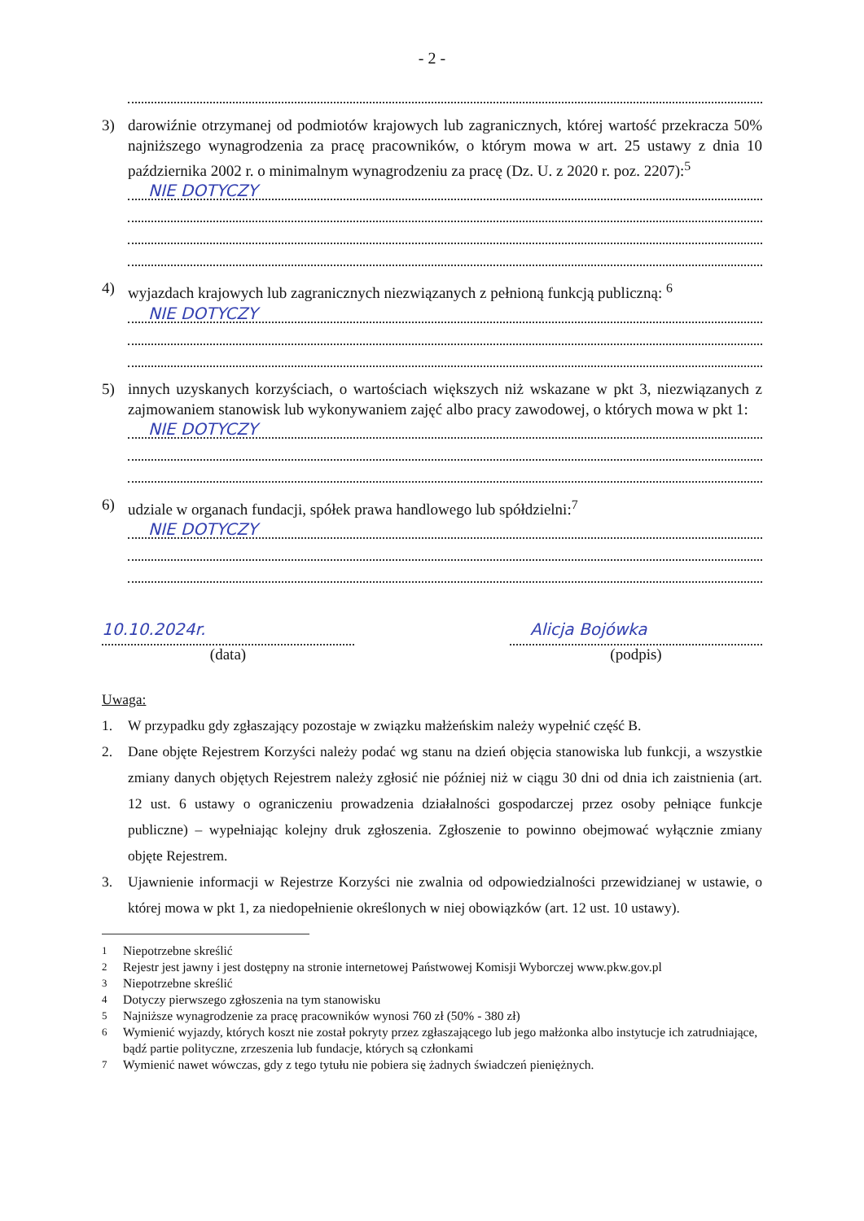- 2 -
3) darowiźnie otrzymanej od podmiotów krajowych lub zagranicznych, której wartość przekracza 50% najniższego wynagrodzenia za pracę pracowników, o którym mowa w art. 25 ustawy z dnia 10 października 2002 r. o minimalnym wynagrodzeniu za pracę (Dz. U. z 2020 r. poz. 2207):<sup>5</sup>
NIE DOTYCZY
4) wyjazdach krajowych lub zagranicznych niezwiązanych z pełnioną funkcją publiczną: <sup>6</sup>
NIE DOTYCZY
5) innych uzyskanych korzyściach, o wartościach większych niż wskazane w pkt 3, niezwiązanych z zajmowaniem stanowisk lub wykonywaniem zajęć albo pracy zawodowej, o których mowa w pkt 1:
NIE DOTYCZY
6) udziale w organach fundacji, spółek prawa handlowego lub spółdzielni:<sup>7</sup>
NIE DOTYCZY
10.10.2024r.
(data)
Alicja Bojówka
(podpis)
Uwaga:
1. W przypadku gdy zgłaszający pozostaje w związku małżeńskim należy wypełnić część B.
2. Dane objęte Rejestrem Korzyści należy podać wg stanu na dzień objęcia stanowiska lub funkcji, a wszystkie zmiany danych objętych Rejestrem należy zgłosić nie później niż w ciągu 30 dni od dnia ich zaistnienia (art. 12 ust. 6 ustawy o ograniczeniu prowadzenia działalności gospodarczej przez osoby pełniące funkcje publiczne) – wypełniając kolejny druk zgłoszenia. Zgłoszenie to powinno obejmować wyłącznie zmiany objęte Rejestrem.
3. Ujawnienie informacji w Rejestrze Korzyści nie zwalnia od odpowiedzialności przewidzianej w ustawie, o której mowa w pkt 1, za niedopełnienie określonych w niej obowiązków (art. 12 ust. 10 ustawy).
<sup>1</sup> Niepotrzebne skreślić
<sup>2</sup> Rejestr jest jawny i jest dostępny na stronie internetowej Państwowej Komisji Wyborczej www.pkw.gov.pl
<sup>3</sup> Niepotrzebne skreślić
<sup>4</sup> Dotyczy pierwszego zgłoszenia na tym stanowisku
<sup>5</sup> Najniższe wynagrodzenie za pracę pracowników wynosi 760 zł (50% - 380 zł)
<sup>6</sup> Wymienić wyjazdy, których koszt nie został pokryty przez zgłaszającego lub jego małżonka albo instytucje ich zatrudniające, bądź partie polityczne, zrzeszenia lub fundacje, których są członkami
<sup>7</sup> Wymienić nawet wówczas, gdy z tego tytułu nie pobiera się żadnych świadczeń pieniężnych.